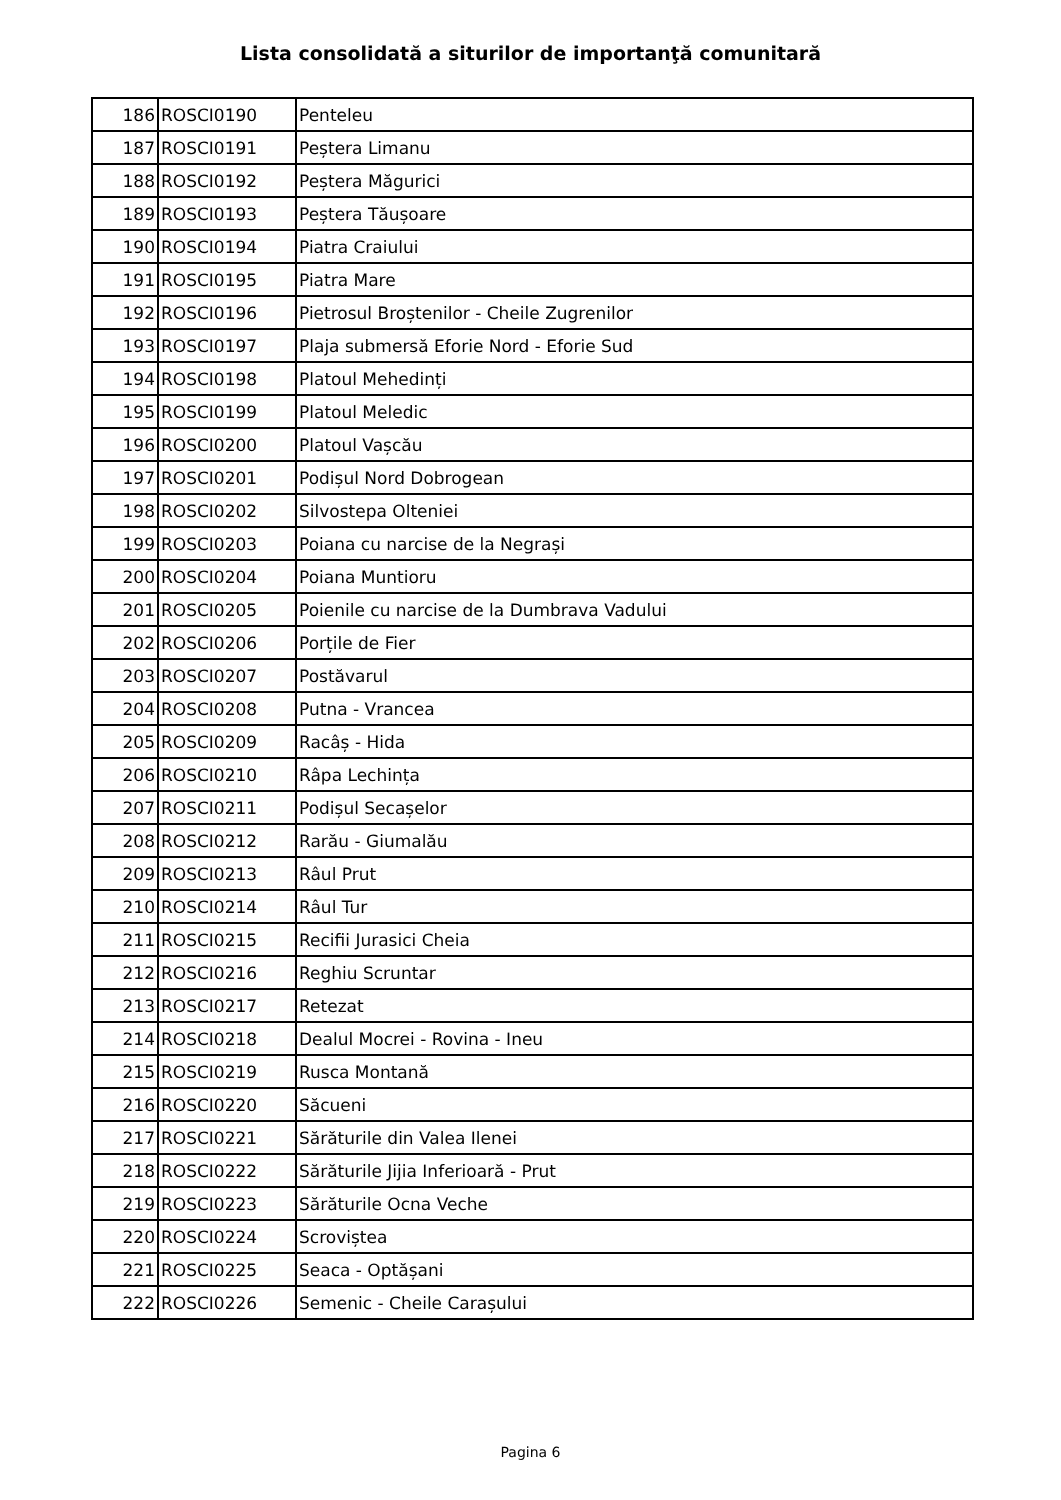Lista consolidată a siturilor de importanţă comunitară
| 186 | ROSCI0190 | Penteleu |
| 187 | ROSCI0191 | Peștera Limanu |
| 188 | ROSCI0192 | Peștera Măgurici |
| 189 | ROSCI0193 | Peștera Tăușoare |
| 190 | ROSCI0194 | Piatra Craiului |
| 191 | ROSCI0195 | Piatra Mare |
| 192 | ROSCI0196 | Pietrosul Broștenilor - Cheile Zugrenilor |
| 193 | ROSCI0197 | Plaja submersă Eforie Nord - Eforie Sud |
| 194 | ROSCI0198 | Platoul Mehedinți |
| 195 | ROSCI0199 | Platoul Meledic |
| 196 | ROSCI0200 | Platoul Vașcău |
| 197 | ROSCI0201 | Podișul Nord Dobrogean |
| 198 | ROSCI0202 | Silvostepa Olteniei |
| 199 | ROSCI0203 | Poiana cu narcise de la Negrași |
| 200 | ROSCI0204 | Poiana Muntioru |
| 201 | ROSCI0205 | Poienile cu narcise de la Dumbrava Vadului |
| 202 | ROSCI0206 | Porțile de Fier |
| 203 | ROSCI0207 | Postăvarul |
| 204 | ROSCI0208 | Putna - Vrancea |
| 205 | ROSCI0209 | Racâș - Hida |
| 206 | ROSCI0210 | Râpa Lechința |
| 207 | ROSCI0211 | Podișul Secașelor |
| 208 | ROSCI0212 | Rarău - Giumalău |
| 209 | ROSCI0213 | Râul Prut |
| 210 | ROSCI0214 | Râul Tur |
| 211 | ROSCI0215 | Recifii Jurasici Cheia |
| 212 | ROSCI0216 | Reghiu Scruntar |
| 213 | ROSCI0217 | Retezat |
| 214 | ROSCI0218 | Dealul Mocrei - Rovina - Ineu |
| 215 | ROSCI0219 | Rusca Montană |
| 216 | ROSCI0220 | Săcueni |
| 217 | ROSCI0221 | Sărăturile din Valea Ilenei |
| 218 | ROSCI0222 | Sărăturile Jijia Inferioară - Prut |
| 219 | ROSCI0223 | Sărăturile Ocna Veche |
| 220 | ROSCI0224 | Scroviștea |
| 221 | ROSCI0225 | Seaca - Optășani |
| 222 | ROSCI0226 | Semenic - Cheile Carașului |
Pagina 6